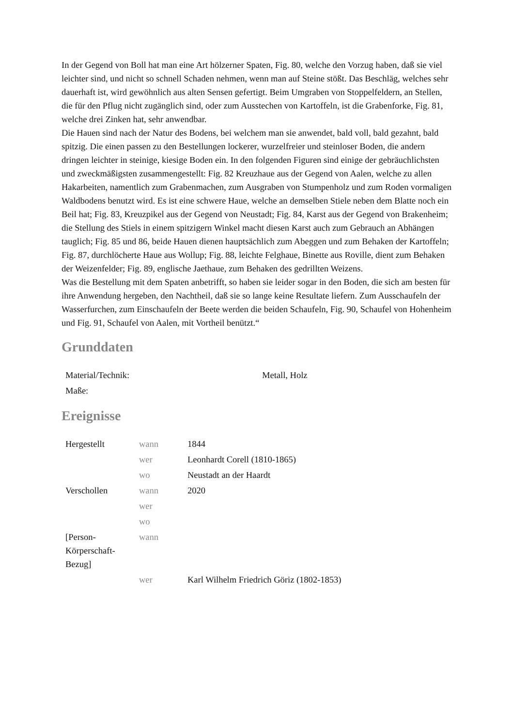In der Gegend von Boll hat man eine Art hölzerner Spaten, Fig. 80, welche den Vorzug haben, daß sie viel leichter sind, und nicht so schnell Schaden nehmen, wenn man auf Steine stößt. Das Beschläg, welches sehr dauerhaft ist, wird gewöhnlich aus alten Sensen gefertigt. Beim Umgraben von Stoppelfeldern, an Stellen, die für den Pflug nicht zugänglich sind, oder zum Ausstechen von Kartoffeln, ist die Grabenforke, Fig. 81, welche drei Zinken hat, sehr anwendbar.
Die Hauen sind nach der Natur des Bodens, bei welchem man sie anwendet, bald voll, bald gezahnt, bald spitzig. Die einen passen zu den Bestellungen lockerer, wurzelfreier und steinloser Boden, die andern dringen leichter in steinige, kiesige Boden ein. In den folgenden Figuren sind einige der gebräuchlichsten und zweckmäßigsten zusammengestellt: Fig. 82 Kreuzhaue aus der Gegend von Aalen, welche zu allen Hakarbeiten, namentlich zum Grabenmachen, zum Ausgraben von Stumpenholz und zum Roden vormaligen Waldbodens benutzt wird. Es ist eine schwere Haue, welche an demselben Stiele neben dem Blatte noch ein Beil hat; Fig. 83, Kreuzpikel aus der Gegend von Neustadt; Fig. 84, Karst aus der Gegend von Brakenheim; die Stellung des Stiels in einem spitzigern Winkel macht diesen Karst auch zum Gebrauch an Abhängen tauglich; Fig. 85 und 86, beide Hauen dienen hauptsächlich zum Abeggen und zum Behaken der Kartoffeln; Fig. 87, durchlöcherte Haue aus Wollup; Fig. 88, leichte Felghaue, Binette aus Roville, dient zum Behaken der Weizenfelder; Fig. 89, englische Jaethaue, zum Behaken des gedrillten Weizens.
Was die Bestellung mit dem Spaten anbetrifft, so haben sie leider sogar in den Boden, die sich am besten für ihre Anwendung hergeben, den Nachtheil, daß sie so lange keine Resultate liefern. Zum Ausschaufeln der Wasserfurchen, zum Einschaufeln der Beete werden die beiden Schaufeln, Fig. 90, Schaufel von Hohenheim und Fig. 91, Schaufel von Aalen, mit Vortheil benützt.“
Grunddaten
| Material/Technik: | Metall, Holz |
| Maße: | |
Ereignisse
| Hergestellt | wann | 1844 |
| | wer | Leonhardt Corell (1810-1865) |
| | wo | Neustadt an der Haardt |
| Verschollen | wann | 2020 |
| | wer | |
| | wo | |
| [Person- Körperschaft- Bezug] | wann | |
| | wer | Karl Wilhelm Friedrich Göriz (1802-1853) |